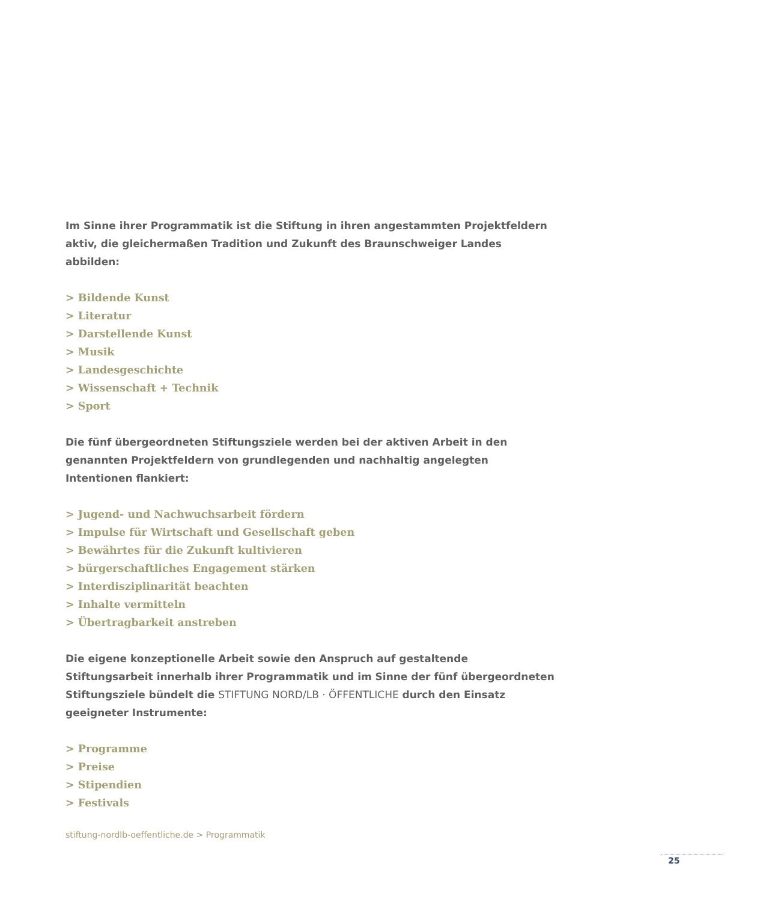Im Sinne ihrer Programmatik ist die Stiftung in ihren angestammten Projektfeldern aktiv, die gleichermaßen Tradition und Zukunft des Braunschweiger Landes abbilden:
> Bildende Kunst
> Literatur
> Darstellende Kunst
> Musik
> Landesgeschichte
> Wissenschaft + Technik
> Sport
Die fünf übergeordneten Stiftungsziele werden bei der aktiven Arbeit in den genannten Pro­jektfeldern von grundlegenden und nachhaltig angelegten Intentionen flankiert:
> Jugend- und Nachwuchsarbeit fördern
> Impulse für Wirtschaft und Gesellschaft geben
> Bewährtes für die Zukunft kultivieren
> bürgerschaftliches Engagement stärken
> Interdisziplinarität beachten
> Inhalte vermitteln
> Übertragbarkeit anstreben
Die eigene konzeptionelle Arbeit sowie den Anspruch auf gestaltende Stiftungsarbeit inner­halb ihrer Programmatik und im Sinne der fünf übergeordneten Stiftungsziele bündelt die STIFTUNG NORD/LB · ÖFFENTLICHE durch den Einsatz geeigneter Instrumente:
> Programme
> Preise
> Stipendien
> Festivals
stiftung-nordlb-oeffentliche.de > Programmatik
25